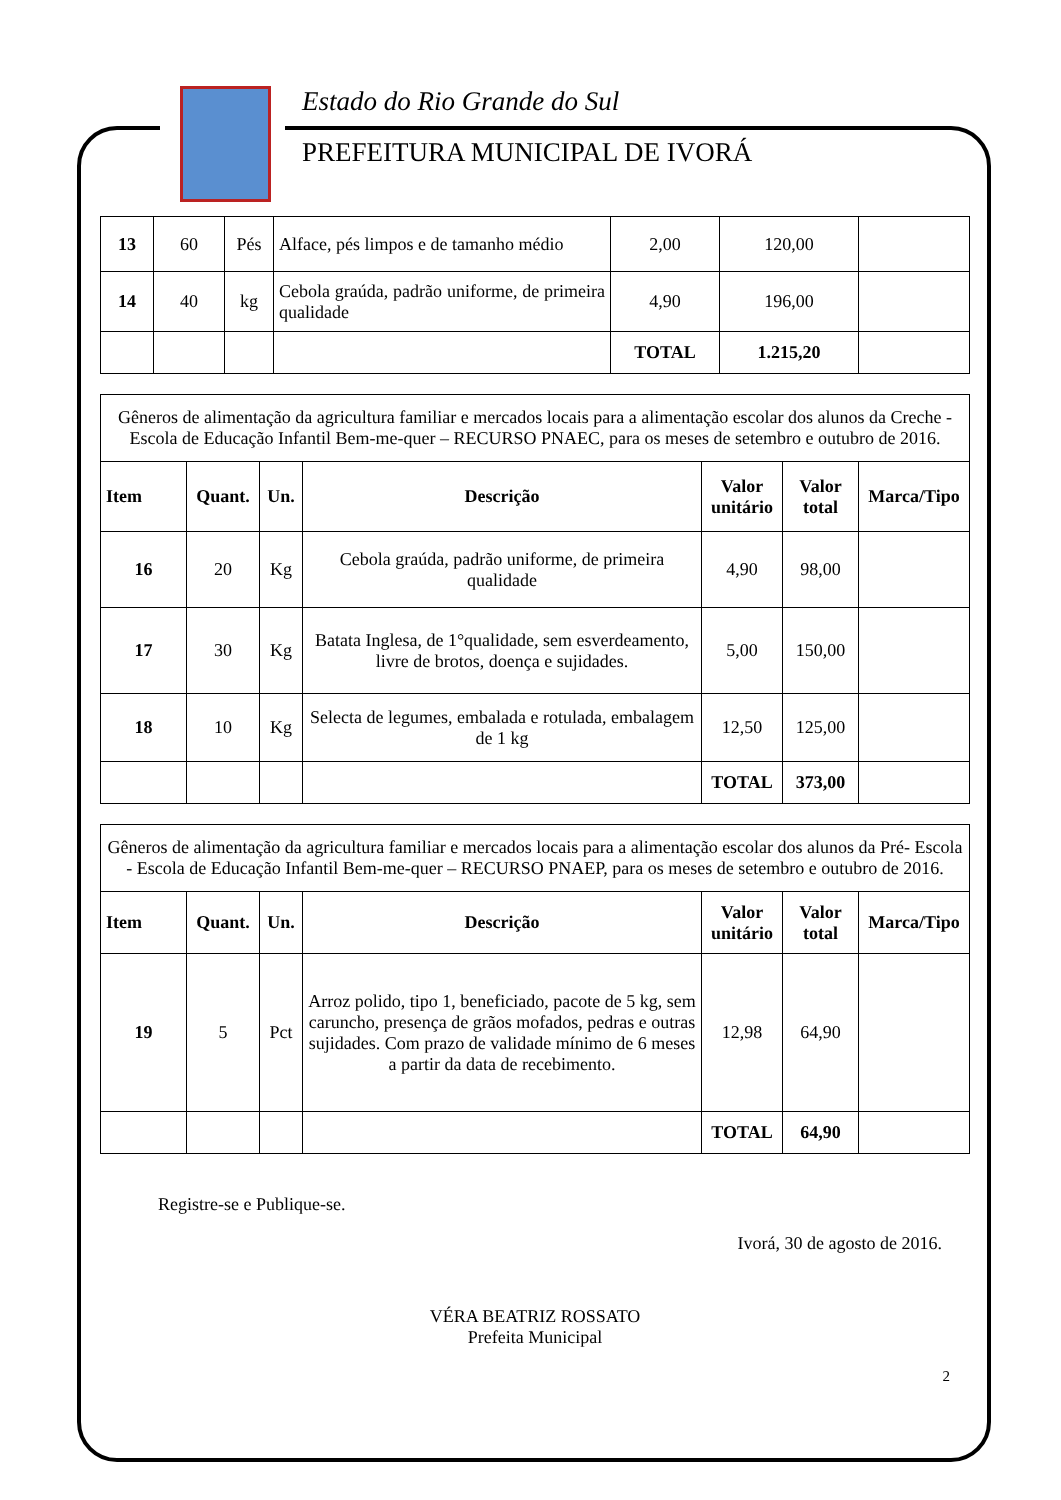Estado do Rio Grande do Sul
PREFEITURA MUNICIPAL DE IVORÁ
| 13 | 60 | Pés | Alface, pés limpos e de tamanho médio | 2,00 | 120,00 | |
| 14 | 40 | kg | Cebola graúda, padrão uniforme, de primeira qualidade | 4,90 | 196,00 | |
| | | | | TOTAL | 1.215,20 | |
Gêneros de alimentação da agricultura familiar e mercados locais para a alimentação escolar dos alunos da Creche - Escola de Educação Infantil Bem-me-quer – RECURSO PNAEC, para os meses de setembro e outubro de 2016.
| Item | Quant. | Un. | Descrição | Valor unitário | Valor total | Marca/Tipo |
| --- | --- | --- | --- | --- | --- | --- |
| 16 | 20 | Kg | Cebola graúda, padrão uniforme, de primeira qualidade | 4,90 | 98,00 | |
| 17 | 30 | Kg | Batata Inglesa, de 1°qualidade, sem esverdeamento, livre de brotos, doença e sujidades. | 5,00 | 150,00 | |
| 18 | 10 | Kg | Selecta de legumes, embalada e rotulada, embalagem de 1 kg | 12,50 | 125,00 | |
| | | | | TOTAL | 373,00 | |
Gêneros de alimentação da agricultura familiar e mercados locais para a alimentação escolar dos alunos da Pré- Escola - Escola de Educação Infantil Bem-me-quer – RECURSO PNAEP, para os meses de setembro e outubro de 2016.
| Item | Quant. | Un. | Descrição | Valor unitário | Valor total | Marca/Tipo |
| --- | --- | --- | --- | --- | --- | --- |
| 19 | 5 | Pct | Arroz polido, tipo 1, beneficiado, pacote de 5 kg, sem caruncho, presença de grãos mofados, pedras e outras sujidades. Com prazo de validade mínimo de 6 meses a partir da data de recebimento. | 12,98 | 64,90 | |
| | | | | TOTAL | 64,90 | |
Registre-se e Publique-se.
Ivorá, 30 de agosto de 2016.
VÉRA BEATRIZ ROSSATO
Prefeita Municipal
2